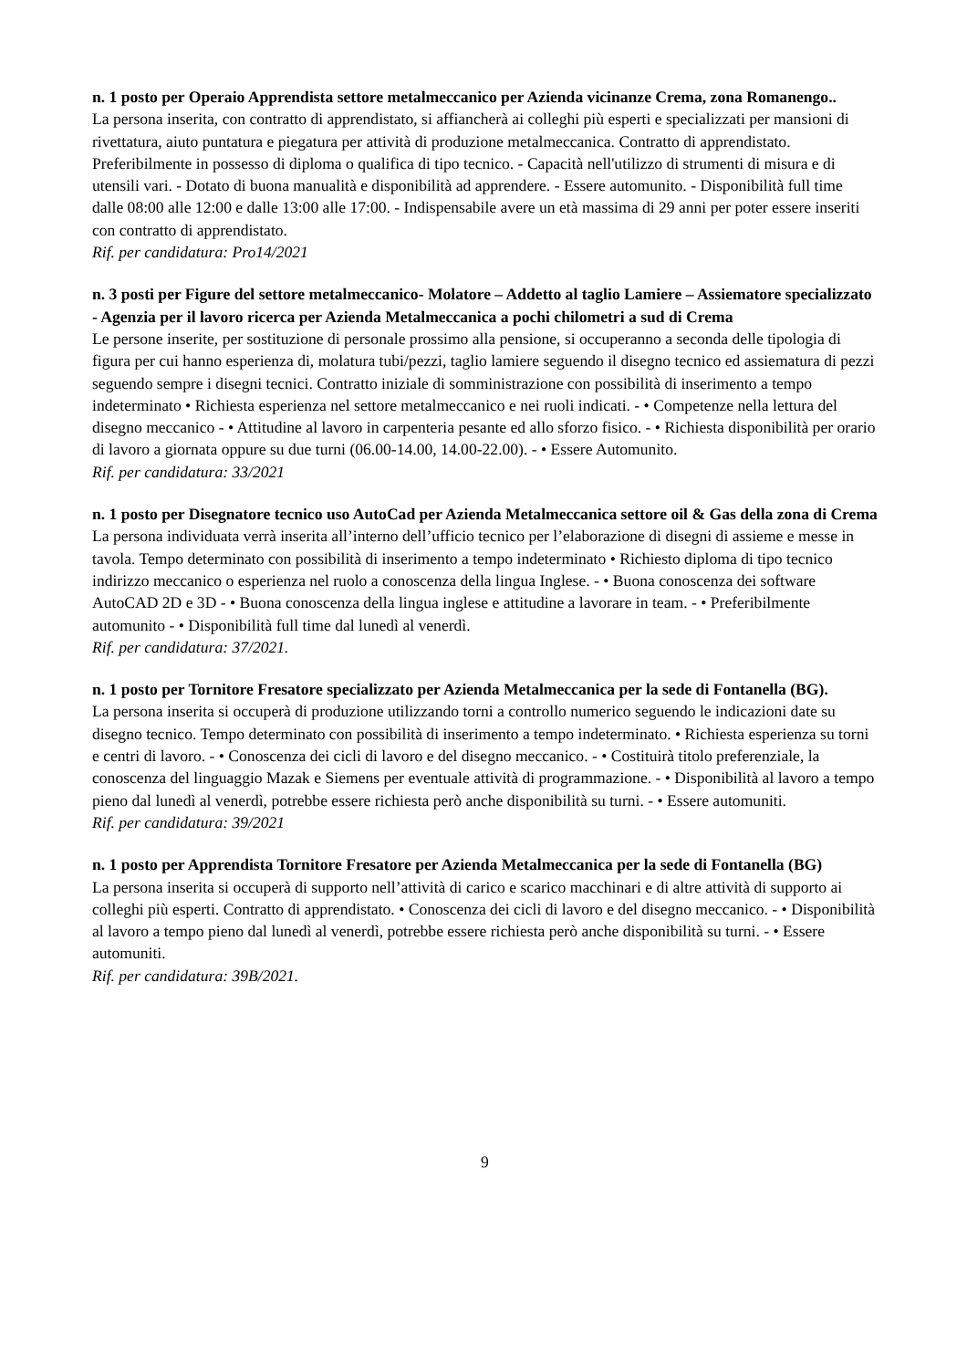n. 1 posto per Operaio Apprendista settore metalmeccanico per Azienda vicinanze Crema, zona Romanengo..
La persona inserita, con contratto di apprendistato, si affiancherà ai colleghi più esperti e specializzati per mansioni di rivettatura, aiuto puntatura e piegatura per attività di produzione metalmeccanica. Contratto di apprendistato. Preferibilmente in possesso di diploma o qualifica di tipo tecnico. - Capacità nell'utilizzo di strumenti di misura e di utensili vari. - Dotato di buona manualità e disponibilità ad apprendere. - Essere automunito. - Disponibilità full time dalle 08:00 alle 12:00 e dalle 13:00 alle 17:00. - Indispensabile avere un età massima di 29 anni per poter essere inseriti con contratto di apprendistato.
Rif. per candidatura: Pro14/2021
n. 3 posti per Figure del settore metalmeccanico- Molatore – Addetto al taglio Lamiere – Assiematore specializzato - Agenzia per il lavoro ricerca per Azienda Metalmeccanica a pochi chilometri a sud di Crema
Le persone inserite, per sostituzione di personale prossimo alla pensione, si occuperanno a seconda delle tipologia di figura per cui hanno esperienza di, molatura tubi/pezzi, taglio lamiere seguendo il disegno tecnico ed assiematura di pezzi seguendo sempre i disegni tecnici. Contratto iniziale di somministrazione con possibilità di inserimento a tempo indeterminato • Richiesta esperienza nel settore metalmeccanico e nei ruoli indicati. - • Competenze nella lettura del disegno meccanico - • Attitudine al lavoro in carpenteria pesante ed allo sforzo fisico. - • Richiesta disponibilità per orario di lavoro a giornata oppure su due turni (06.00-14.00, 14.00-22.00). - • Essere Automunito.
Rif. per candidatura: 33/2021
n. 1 posto per Disegnatore tecnico uso AutoCad per Azienda Metalmeccanica settore oil & Gas della zona di Crema
La persona individuata verrà inserita all’interno dell’ufficio tecnico per l’elaborazione di disegni di assieme e messe in tavola. Tempo determinato con possibilità di inserimento a tempo indeterminato • Richiesto diploma di tipo tecnico indirizzo meccanico o esperienza nel ruolo a conoscenza della lingua Inglese. - • Buona conoscenza dei software AutoCAD 2D e 3D - • Buona conoscenza della lingua inglese e attitudine a lavorare in team. - • Preferibilmente automunito - • Disponibilità full time dal lunedì al venerdì.
Rif. per candidatura: 37/2021.
n. 1 posto per Tornitore Fresatore specializzato per Azienda Metalmeccanica per la sede di Fontanella (BG).
La persona inserita si occuperà di produzione utilizzando torni a controllo numerico seguendo le indicazioni date su disegno tecnico. Tempo determinato con possibilità di inserimento a tempo indeterminato. • Richiesta esperienza su torni e centri di lavoro. - • Conoscenza dei cicli di lavoro e del disegno meccanico. - • Costituirà titolo preferenziale, la conoscenza del linguaggio Mazak e Siemens per eventuale attività di programmazione. - • Disponibilità al lavoro a tempo pieno dal lunedì al venerdì, potrebbe essere richiesta però anche disponibilità su turni. - • Essere automuniti.
Rif. per candidatura: 39/2021
n. 1 posto per Apprendista Tornitore Fresatore per Azienda Metalmeccanica per la sede di Fontanella (BG)
La persona inserita si occuperà di supporto nell’attività di carico e scarico macchinari e di altre attività di supporto ai colleghi più esperti. Contratto di apprendistato. • Conoscenza dei cicli di lavoro e del disegno meccanico. - • Disponibilità al lavoro a tempo pieno dal lunedì al venerdì, potrebbe essere richiesta però anche disponibilità su turni. - • Essere automuniti.
Rif. per candidatura: 39B/2021.
9